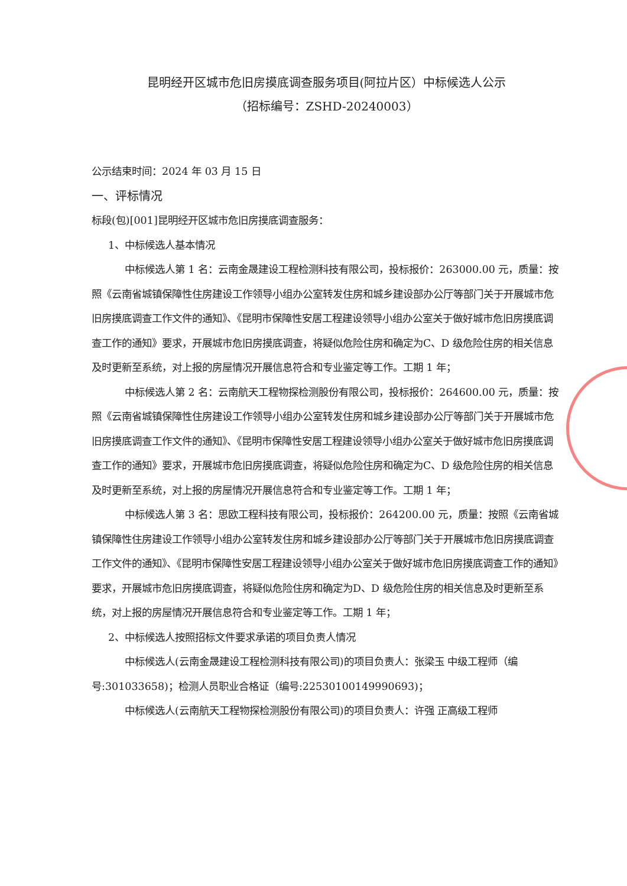昆明经开区城市危旧房摸底调查服务项目(阿拉片区）中标候选人公示
（招标编号：ZSHD-20240003）
公示结束时间：2024 年 03 月 15 日
一、评标情况
标段(包)[001]昆明经开区城市危旧房摸底调查服务：
1、中标候选人基本情况
中标候选人第 1 名：云南金晟建设工程检测科技有限公司，投标报价：263000.00 元，质量：按照《云南省城镇保障性住房建设工作领导小组办公室转发住房和城乡建设部办公厅等部门关于开展城市危旧房摸底调查工作文件的通知》、《昆明市保障性安居工程建设领导小组办公室关于做好城市危旧房摸底调查工作的通知》要求，开展城市危旧房摸底调查，将疑似危险住房和确定为C、D 级危险住房的相关信息及时更新至系统，对上报的房屋情况开展信息符合和专业鉴定等工作。工期 1 年；
中标候选人第 2 名：云南航天工程物探检测股份有限公司，投标报价：264600.00 元，质量：按照《云南省城镇保障性住房建设工作领导小组办公室转发住房和城乡建设部办公厅等部门关于开展城市危旧房摸底调查工作文件的通知》、《昆明市保障性安居工程建设领导小组办公室关于做好城市危旧房摸底调查工作的通知》要求，开展城市危旧房摸底调查，将疑似危险住房和确定为C、D 级危险住房的相关信息及时更新至系统，对上报的房屋情况开展信息符合和专业鉴定等工作。工期 1 年；
中标候选人第 3 名：思欧工程科技有限公司，投标报价：264200.00 元，质量：按照《云南省城镇保障性住房建设工作领导小组办公室转发住房和城乡建设部办公厅等部门关于开展城市危旧房摸底调查工作文件的通知》、《昆明市保障性安居工程建设领导小组办公室关于做好城市危旧房摸底调查工作的通知》要求，开展城市危旧房摸底调查，将疑似危险住房和确定为D、D 级危险住房的相关信息及时更新至系统，对上报的房屋情况开展信息符合和专业鉴定等工作。工期 1 年；
2、中标候选人按照招标文件要求承诺的项目负责人情况
中标候选人(云南金晟建设工程检测科技有限公司)的项目负责人：张梁玉 中级工程师（编号:301033658)；检测人员职业合格证（编号:22530100149990693)；
中标候选人(云南航天工程物探检测股份有限公司)的项目负责人：许强 正高级工程师